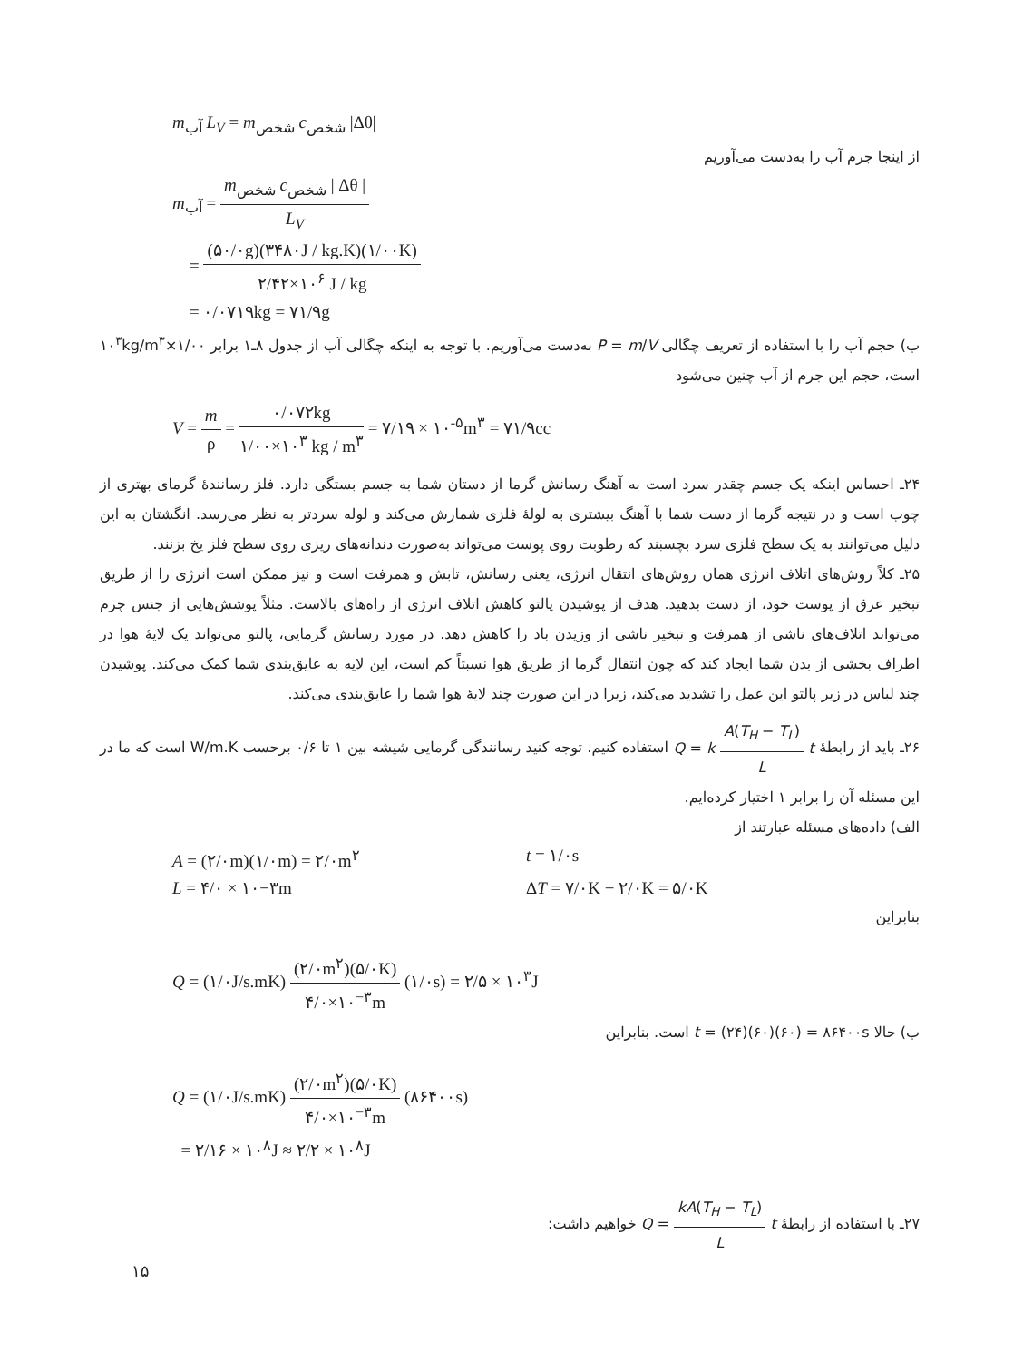m<sub>آب</sub> L<sub>V</sub> = m<sub>شخص</sub> c<sub>شخص</sub> |Δθ|
از اینجا جرم آب را به‌دست می‌آوریم
m<sub>آب</sub> = m<sub>شخص</sub> c<sub>شخص</sub> | Δθ | L<sub>V</sub>
= (۵۰/۰g)(۳۴۸۰J / kg.K)(۱/۰۰K) ۲/۴۲×۱۰<sup>۶</sup> J / kg
= ۰/۰۷۱۹kg = ۷۱/۹g
ب) حجم آب را با استفاده از تعریف چگالی P = m/V به‌دست می‌آوریم. با توجه به اینکه چگالی آب از جدول ۸ـ۱ برابر ۱/۰۰×۱۰<sup>۳</sup>kg/m<sup>۳</sup> است، حجم این جرم از آب چنین می‌شود
V = m ρ = ۰/۰۷۲kg ۱/۰۰×۱۰<sup>۳</sup> kg / m<sup>۳</sup> = ۷/۱۹ × ۱۰<sup>-۵</sup>m<sup>۳</sup> = ۷۱/۹cc
۲۴ـ احساس اینکه یک جسم چقدر سرد است به آهنگ رسانش گرما از دستان شما به جسم بستگی دارد. فلز رسانندهٔ گرمای بهتری از چوب است و در نتیجه گرما از دست شما با آهنگ بیشتری به لولهٔ فلزی شمارش می‌کند و لوله سردتر به نظر می‌رسد. انگشتان به این دلیل می‌توانند به یک سطح فلزی سرد بچسبند که رطوبت روی پوست می‌تواند به‌صورت دندانه‌های ریزی روی سطح فلز یخ بزنند.
۲۵ـ کلاً روش‌های اتلاف انرژی همان روش‌های انتقال انرژی، یعنی رسانش، تابش و همرفت است و نیز ممکن است انرژی را از طریق تبخیر عرق از پوست خود، از دست بدهید. هدف از پوشیدن پالتو کاهش اتلاف انرژی از راه‌های بالاست. مثلاً پوشش‌هایی از جنس چرم می‌تواند اتلاف‌های ناشی از همرفت و تبخیر ناشی از وزیدن باد را کاهش دهد. در مورد رسانش گرمایی، پالتو می‌تواند یک لایهٔ هوا در اطراف بخشی از بدن شما ایجاد کند که چون انتقال گرما از طریق هوا نسبتاً کم است، این لایه به عایق‌بندی شما کمک می‌کند. پوشیدن چند لباس در زیر پالتو این عمل را تشدید می‌کند، زیرا در این صورت چند لایهٔ هوا شما را عایق‌بندی می‌کند.
۲۶ـ باید از رابطهٔ Q = k A(T<sub>H</sub> − T<sub>L</sub>) L t استفاده کنیم. توجه کنید رسانندگی گرمایی شیشه بین ۱ تا ۰/۶ برحسب W/m.K است که ما در این مسئله آن را برابر ۱ اختیار کرده‌ایم.
الف) داده‌های مسئله عبارتند از
A = (۲/۰m)(۱/۰m) = ۲/۰m<sup>۲</sup> t = ۱/۰s
L = ۴/۰ × ۱۰−۳m ΔT = ۷/۰K − ۲/۰K = ۵/۰K
بنابراین
Q = (۱/۰J/s.mK) (۲/۰m<sup>۲</sup>)(۵/۰K) ۴/۰×۱۰<sup>−۳</sup>m (۱/۰s) = ۲/۵ × ۱۰<sup>۳</sup>J
ب) حالا t = (۲۴)(۶۰)(۶۰) = ۸۶۴۰۰s است. بنابراین
Q = (۱/۰J/s.mK) (۲/۰m<sup>۲</sup>)(۵/۰K) ۴/۰×۱۰<sup>−۳</sup>m (۸۶۴۰۰s)
= ۲/۱۶ × ۱۰<sup>۸</sup>J ≈ ۲/۲ × ۱۰<sup>۸</sup>J
۲۷ـ با استفاده از رابطهٔ Q = kA(T<sub>H</sub> − T<sub>L</sub>) L t خواهیم داشت:
۱۵